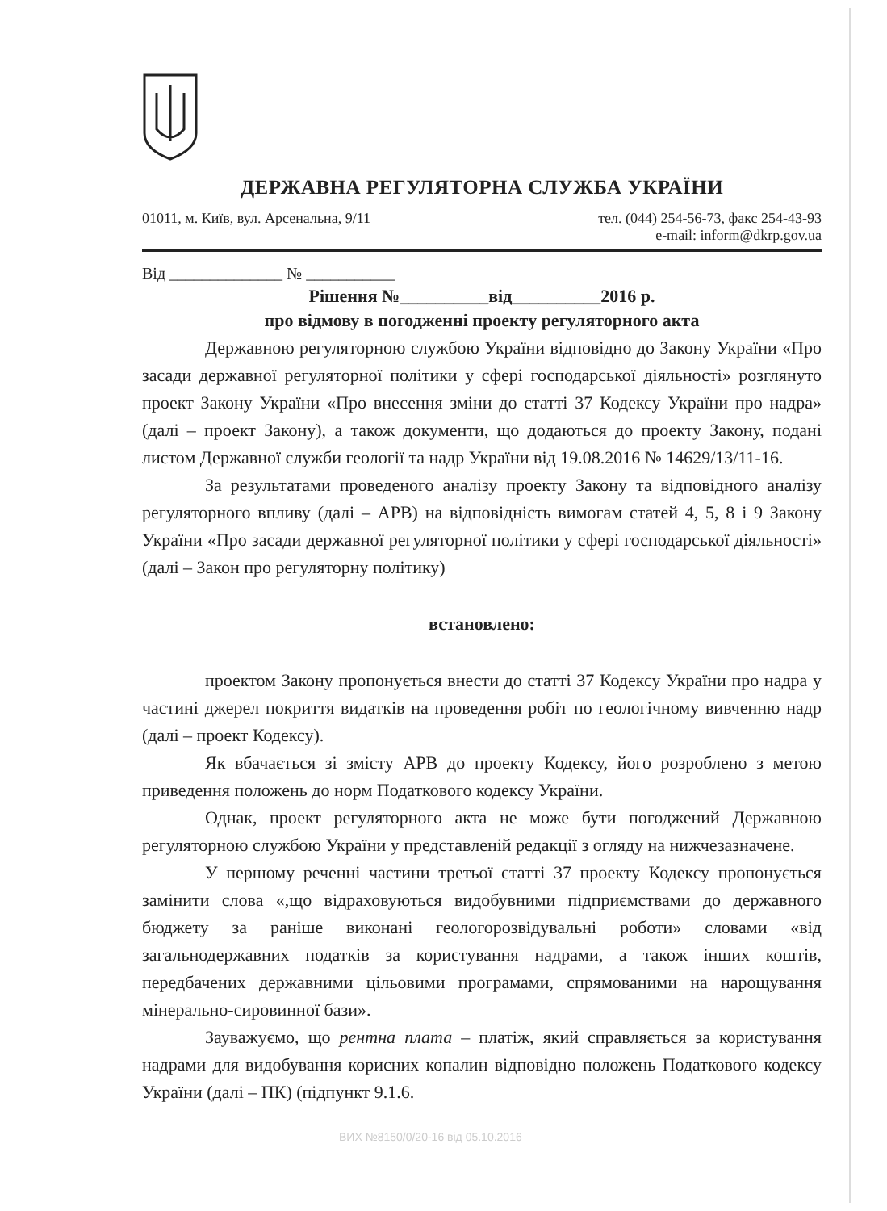ДЕРЖАВНА РЕГУЛЯТОРНА СЛУЖБА УКРАЇНИ
01011, м. Київ, вул. Арсенальна, 9/11 тел. (044) 254-56-73, факс 254-43-93
e-mail: inform@dkrp.gov.ua
Від ______________ № ___________
Рішення №__________від__________2016 р.
про відмову в погодженні проекту регуляторного акта
Державною регуляторною службою України відповідно до Закону України «Про засади державної регуляторної політики у сфері господарської діяльності» розглянуто проект Закону України «Про внесення зміни до статті 37 Кодексу України про надра» (далі – проект Закону), а також документи, що додаються до проекту Закону, подані листом Державної служби геології та надр України від 19.08.2016 № 14629/13/11-16.
За результатами проведеного аналізу проекту Закону та відповідного аналізу регуляторного впливу (далі – АРВ) на відповідність вимогам статей 4, 5, 8 і 9 Закону України «Про засади державної регуляторної політики у сфері господарської діяльності» (далі – Закон про регуляторну політику)
встановлено:
проектом Закону пропонується внести до статті 37 Кодексу України про надра у частині джерел покриття видатків на проведення робіт по геологічному вивченню надр (далі – проект Кодексу).
Як вбачається зі змісту АРВ до проекту Кодексу, його розроблено з метою приведення положень до норм Податкового кодексу України.
Однак, проект регуляторного акта не може бути погоджений Державною регуляторною службою України у представленій редакції з огляду на нижчезазначене.
У першому реченні частини третьої статті 37 проекту Кодексу пропонується замінити слова «,що відраховуються видобувними підприємствами до державного бюджету за раніше виконані геологорозвідувальні роботи» словами «від загальнодержавних податків за користування надрами, а також інших коштів, передбачених державними цільовими програмами, спрямованими на нарощування мінерально-сировинної бази».
Зауважуємо, що рентна плата – платіж, який справляється за користування надрами для видобування корисних копалин відповідно положень Податкового кодексу України (далі – ПК) (підпункт 9.1.6.
ВИХ №8150/0/20-16 від 05.10.2016